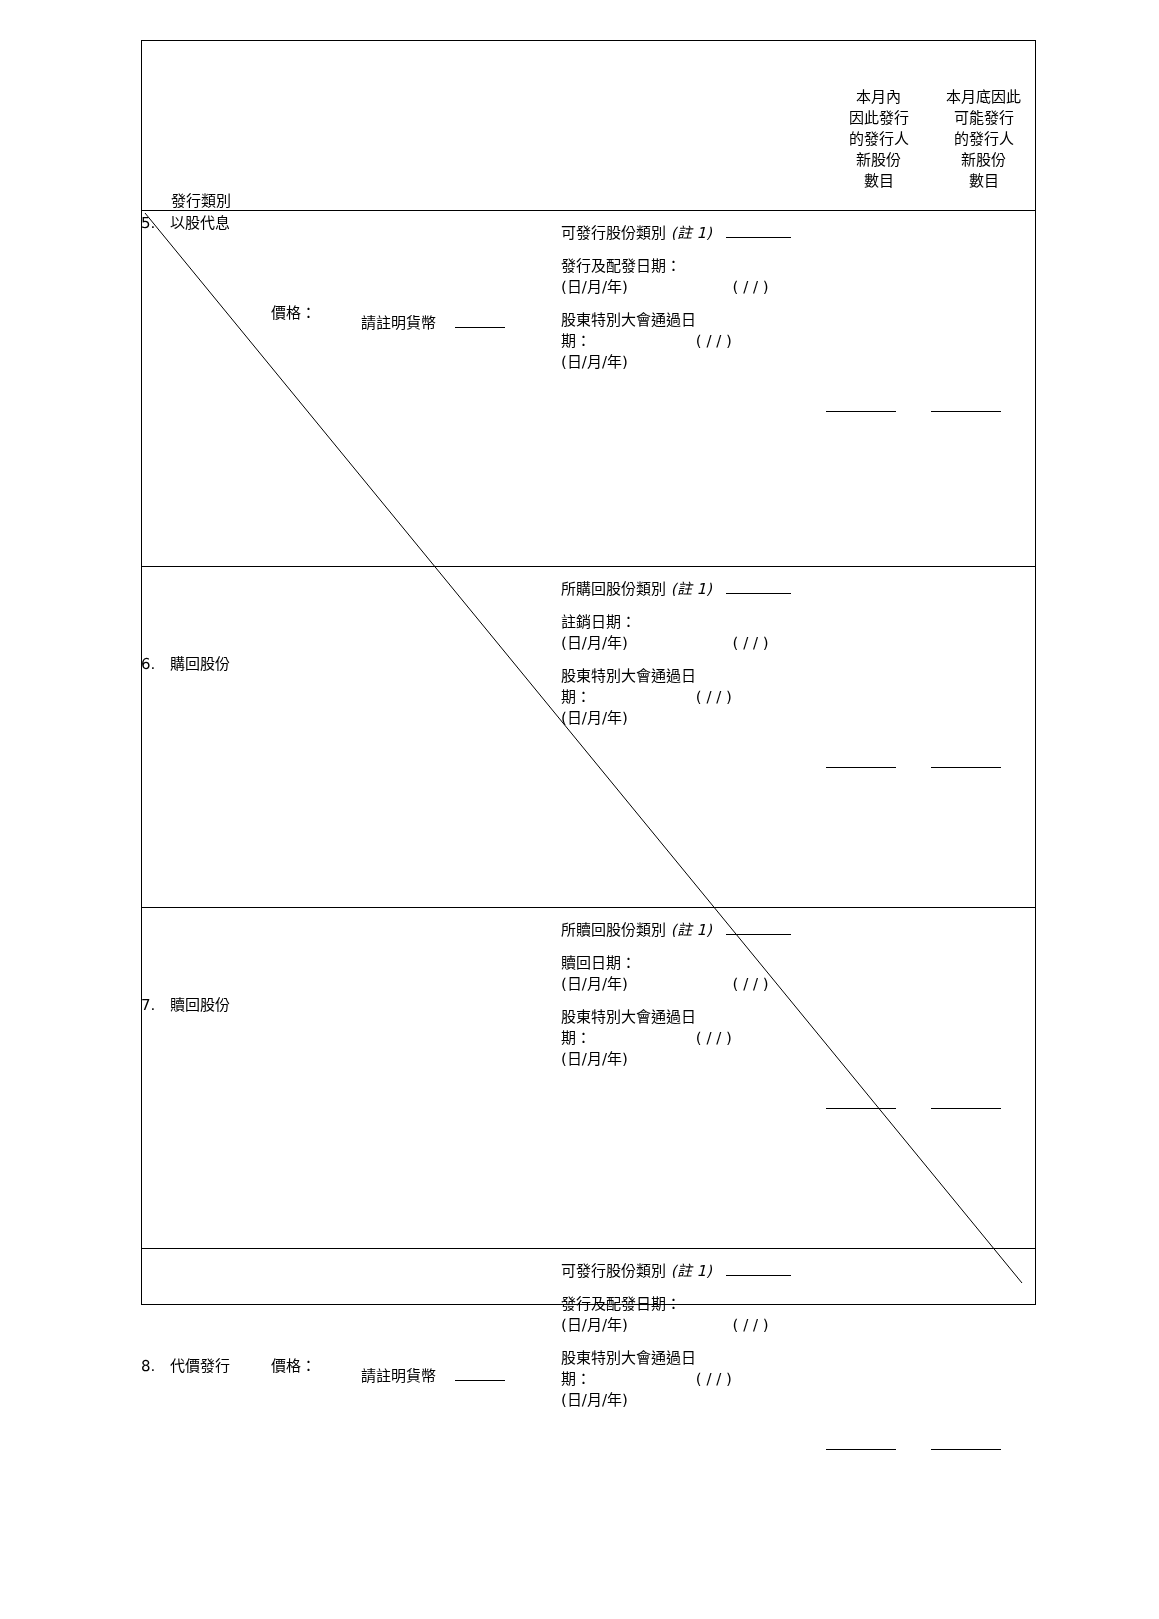| 發行類別 | | | | 本月內 因此發行 的發行人 新股份 數目 | 本月底因此 可能發行 的發行人 新股份 數目 |
| 5. 以股代息 | 價格： | 請註明貨幣 | 可發行股份類別 (註 1) 發行及配發日期： (日/月/年) ( / / ) 股東特別大會通過日 期： ( / / ) (日/月/年) | | |
| 6. 購回股份 | | | 所購回股份類別 (註 1) 註銷日期： (日/月/年) ( / / ) 股東特別大會通過日 期： ( / / ) (日/月/年) | | |
| 7. 贖回股份 | | | 所贖回股份類別 (註 1) 贖回日期： (日/月/年) ( / / ) 股東特別大會通過日 期： ( / / ) (日/月/年) | | |
| 8. 代價發行 | 價格： | 請註明貨幣 | 可發行股份類別 (註 1) 發行及配發日期： (日/月/年) ( / / ) 股東特別大會通過日 期： ( / / ) (日/月/年) | | |